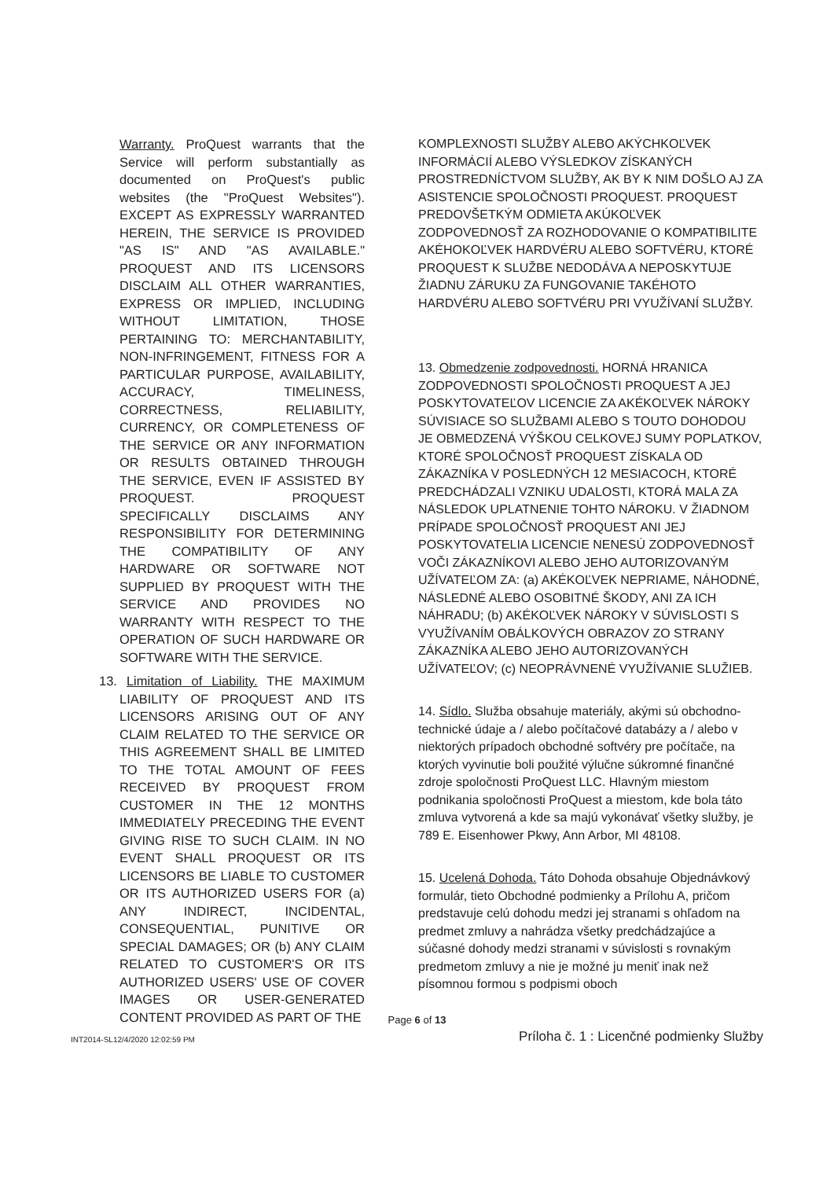Warranty. ProQuest warrants that the Service will perform substantially as documented on ProQuest's public websites (the "ProQuest Websites"). EXCEPT AS EXPRESSLY WARRANTED HEREIN, THE SERVICE IS PROVIDED "AS IS" AND "AS AVAILABLE." PROQUEST AND ITS LICENSORS DISCLAIM ALL OTHER WARRANTIES, EXPRESS OR IMPLIED, INCLUDING WITHOUT LIMITATION, THOSE PERTAINING TO: MERCHANTABILITY, NON-INFRINGEMENT, FITNESS FOR A PARTICULAR PURPOSE, AVAILABILITY, ACCURACY, TIMELINESS, CORRECTNESS, RELIABILITY, CURRENCY, OR COMPLETENESS OF THE SERVICE OR ANY INFORMATION OR RESULTS OBTAINED THROUGH THE SERVICE, EVEN IF ASSISTED BY PROQUEST. PROQUEST SPECIFICALLY DISCLAIMS ANY RESPONSIBILITY FOR DETERMINING THE COMPATIBILITY OF ANY HARDWARE OR SOFTWARE NOT SUPPLIED BY PROQUEST WITH THE SERVICE AND PROVIDES NO WARRANTY WITH RESPECT TO THE OPERATION OF SUCH HARDWARE OR SOFTWARE WITH THE SERVICE.
13. Limitation of Liability. THE MAXIMUM LIABILITY OF PROQUEST AND ITS LICENSORS ARISING OUT OF ANY CLAIM RELATED TO THE SERVICE OR THIS AGREEMENT SHALL BE LIMITED TO THE TOTAL AMOUNT OF FEES RECEIVED BY PROQUEST FROM CUSTOMER IN THE 12 MONTHS IMMEDIATELY PRECEDING THE EVENT GIVING RISE TO SUCH CLAIM. IN NO EVENT SHALL PROQUEST OR ITS LICENSORS BE LIABLE TO CUSTOMER OR ITS AUTHORIZED USERS FOR (a) ANY INDIRECT, INCIDENTAL, CONSEQUENTIAL, PUNITIVE OR SPECIAL DAMAGES; OR (b) ANY CLAIM RELATED TO CUSTOMER'S OR ITS AUTHORIZED USERS' USE OF COVER IMAGES OR USER-GENERATED CONTENT PROVIDED AS PART OF THE
KOMPLEXNOSTI SLUŽBY ALEBO AKÝCHKOĽVEK INFORMÁCIÍ ALEBO VÝSLEDKOV ZÍSKANÝCH PROSTREDNÍCTVOM SLUŽBY, AK BY K NIM DOŠLO AJ ZA ASISTENCIE SPOLOČNOSTI PROQUEST. PROQUEST PREDOVŠETKÝM ODMIETA AKÚKOĽVEK ZODPOVEDNOSŤ ZA ROZHODOVANIE O KOMPATIBILITE AKÉHOKOĽVEK HARDVÉRU ALEBO SOFTVÉRU, KTORÉ PROQUEST K SLUŽBE NEDODÁVA A NEPOSKYTUJE ŽIADNU ZÁRUKU ZA FUNGOVANIE TAKÉHOTO HARDVÉRU ALEBO SOFTVÉRU PRI VYUŽÍVANÍ SLUŽBY.
13. Obmedzenie zodpovednosti. HORNÁ HRANICA ZODPOVEDNOSTI SPOLOČNOSTI PROQUEST A JEJ POSKYTOVATEĽOV LICENCIE ZA AKÉKOĽVEK NÁROKY SÚVISIACE SO SLUŽBAMI ALEBO S TOUTO DOHODOU JE OBMEDZENÁ VÝŠKOU CELKOVEJ SUMY POPLATKOV, KTORÉ SPOLOČNOSŤ PROQUEST ZÍSKALA OD ZÁKAZNÍKA V POSLEDNÝCH 12 MESIACOCH, KTORÉ PREDCHÁDZALI VZNIKU UDALOSTI, KTORÁ MALA ZA NÁSLEDOK UPLATNENIE TOHTO NÁROKU. V ŽIADNOM PRÍPADE SPOLOČNOSŤ PROQUEST ANI JEJ POSKYTOVATELIA LICENCIE NENESÚ ZODPOVEDNOSŤ VOČI ZÁKAZNÍKOVI ALEBO JEHO AUTORIZOVANÝM UŽÍVATEĽOM ZA: (a) AKÉKOĽVEK NEPRIAME, NÁHODNÉ, NÁSLEDNÉ ALEBO OSOBITNÉ ŠKODY, ANI ZA ICH NÁHRADU; (b) AKÉKOĽVEK NÁROKY V SÚVISLOSTI S VYUŽÍVANÍM OBÁLKOVÝCH OBRAZOV ZO STRANY ZÁKAZNÍKA ALEBO JEHO AUTORIZOVANÝCH UŽÍVATEĽOV; (c) NEOPRÁVNENÉ VYUŽÍVANIE SLUŽIEB.
14. Sídlo. Služba obsahuje materiály, akými sú obchodno-technické údaje a / alebo počítačové databázy a / alebo v niektorých prípadoch obchodné softvéry pre počítače, na ktorých vyvinutie boli použité výlučne súkromné finančné zdroje spoločnosti ProQuest LLC. Hlavným miestom podnikania spoločnosti ProQuest a miestom, kde bola táto zmluva vytvorená a kde sa majú vykonávať všetky služby, je 789 E. Eisenhower Pkwy, Ann Arbor, MI 48108.
15. Ucelená Dohoda. Táto Dohoda obsahuje Objednávkový formulár, tieto Obchodné podmienky a Prílohu A, pričom predstavuje celú dohodu medzi jej stranami s ohľadom na predmet zmluvy a nahrádza všetky predchádzajúce a súčasné dohody medzi stranami v súvislosti s rovnakým predmetom zmluvy a nie je možné ju meniť inak než písomnou formou s podpismi oboch
Page 6 of 13
INT2014-SL12/4/2020 12:02:59 PM Príloha č. 1 : Licenčné podmienky Služby